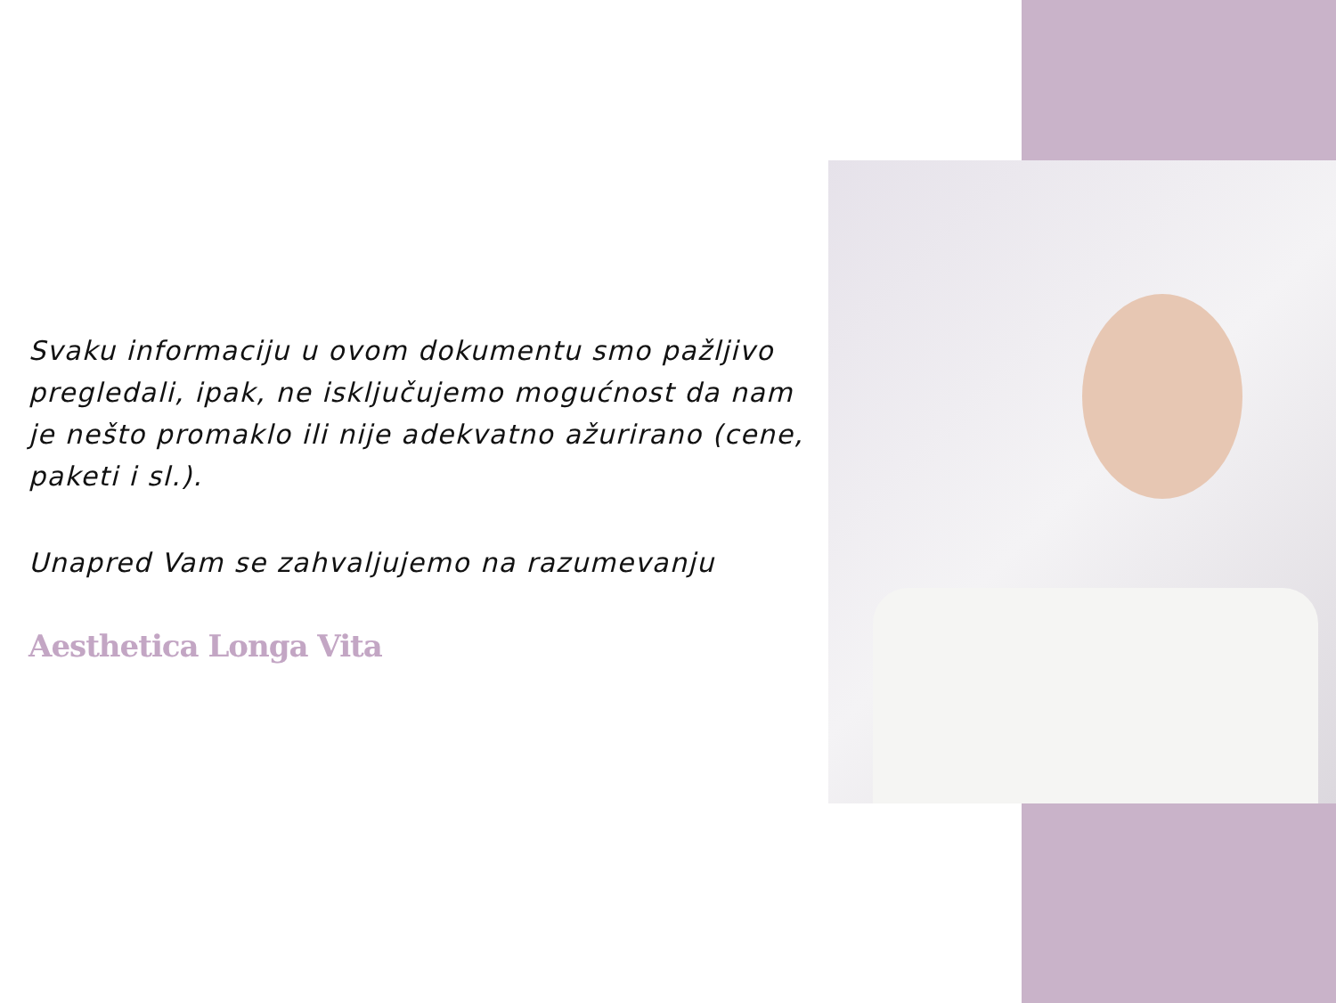Svaku informaciju u ovom dokumentu smo pažljivo pregledali, ipak, ne isključujemo mogućnost da nam je nešto promaklo ili nije adekvatno ažurirano (cene, paketi i sl.).
Unapred Vam se zahvaljujemo na razumevanju
Aesthetica Longa Vita